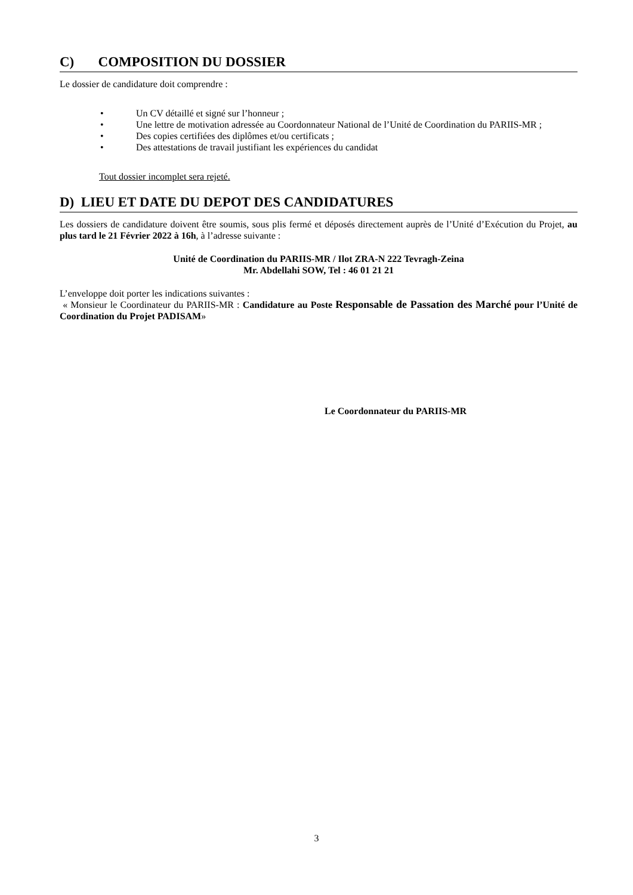C) COMPOSITION DU DOSSIER
Le dossier de candidature doit comprendre :
• Un CV détaillé et signé sur l’honneur ;
• Une lettre de motivation adressée au Coordonnateur National de l’Unité de Coordination du PARIIS-MR ;
• Des copies certifiées des diplômes et/ou certificats ;
• Des attestations de travail justifiant les expériences du candidat
Tout dossier incomplet sera rejeté.
D) LIEU ET DATE DU DEPOT DES CANDIDATURES
Les dossiers de candidature doivent être soumis, sous plis fermé et déposés directement auprès de l’Unité d’Exécution du Projet, au plus tard le 21 Février 2022 à 16h, à l’adresse suivante :
Unité de Coordination du PARIIS-MR / Ilot ZRA-N 222 Tevragh-Zeina
Mr. Abdellahi SOW, Tel : 46 01 21 21
L’enveloppe doit porter les indications suivantes :
« Monsieur le Coordinateur du PARIIS-MR : Candidature au Poste Responsable de Passation des Marché pour l’Unité de Coordination du Projet PADISAM»
Le Coordonnateur du PARIIS-MR
3